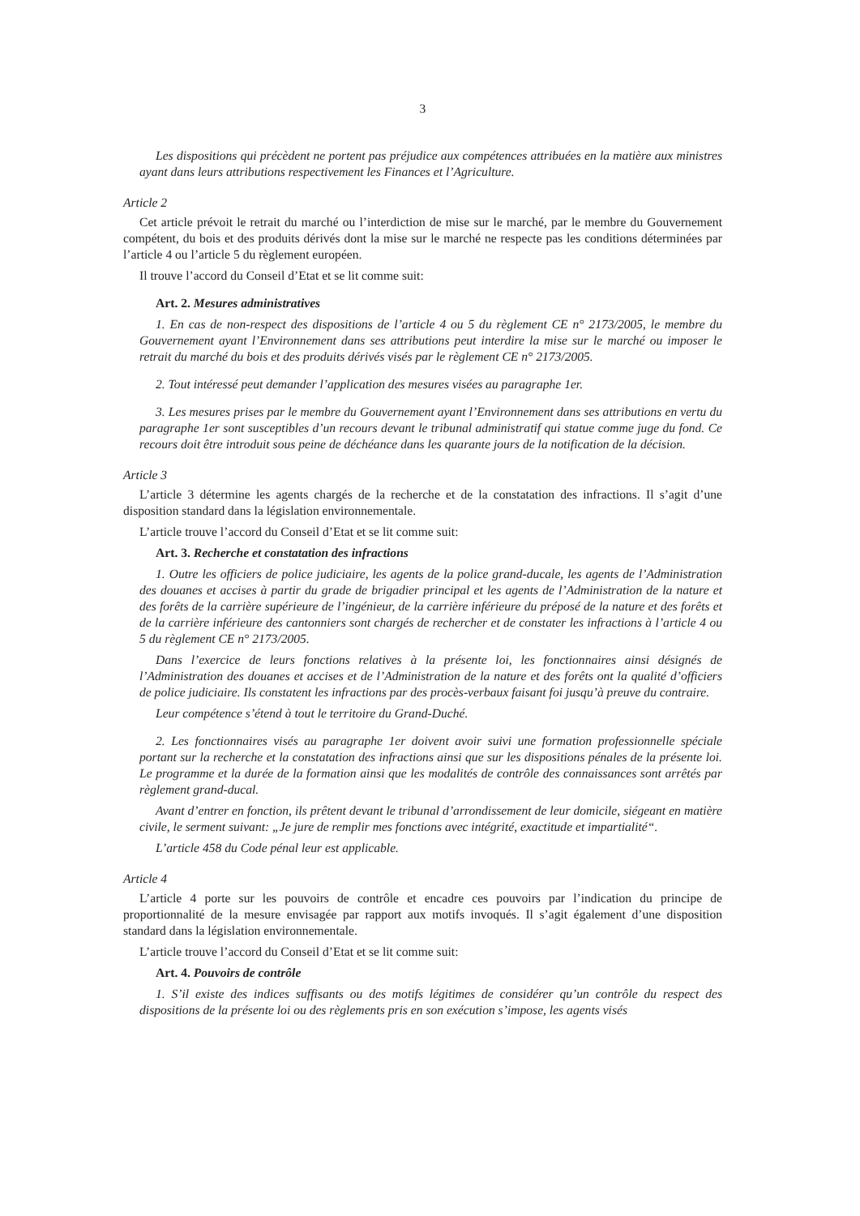3
Les dispositions qui précèdent ne portent pas préjudice aux compétences attribuées en la matière aux ministres ayant dans leurs attributions respectivement les Finances et l’Agriculture.
Article 2
Cet article prévoit le retrait du marché ou l’interdiction de mise sur le marché, par le membre du Gouvernement compétent, du bois et des produits dérivés dont la mise sur le marché ne respecte pas les conditions déterminées par l’article 4 ou l’article 5 du règlement européen.
Il trouve l’accord du Conseil d’Etat et se lit comme suit:
Art. 2. Mesures administratives
1. En cas de non-respect des dispositions de l’article 4 ou 5 du règlement CE n° 2173/2005, le membre du Gouvernement ayant l’Environnement dans ses attributions peut interdire la mise sur le marché ou imposer le retrait du marché du bois et des produits dérivés visés par le règlement CE n° 2173/2005.
2. Tout intéressé peut demander l’application des mesures visées au paragraphe 1er.
3. Les mesures prises par le membre du Gouvernement ayant l’Environnement dans ses attributions en vertu du paragraphe 1er sont susceptibles d’un recours devant le tribunal administratif qui statue comme juge du fond. Ce recours doit être introduit sous peine de déchéance dans les quarante jours de la notification de la décision.
Article 3
L’article 3 détermine les agents chargés de la recherche et de la constatation des infractions. Il s’agit d’une disposition standard dans la législation environnementale.
L’article trouve l’accord du Conseil d’Etat et se lit comme suit:
Art. 3. Recherche et constatation des infractions
1. Outre les officiers de police judiciaire, les agents de la police grand-ducale, les agents de l’Administration des douanes et accises à partir du grade de brigadier principal et les agents de l’Administration de la nature et des forêts de la carrière supérieure de l’ingénieur, de la carrière inférieure du préposé de la nature et des forêts et de la carrière inférieure des cantonniers sont chargés de rechercher et de constater les infractions à l’article 4 ou 5 du règlement CE n° 2173/2005.
Dans l’exercice de leurs fonctions relatives à la présente loi, les fonctionnaires ainsi désignés de l’Administration des douanes et accises et de l’Administration de la nature et des forêts ont la qualité d’officiers de police judiciaire. Ils constatent les infractions par des procès-verbaux faisant foi jusqu’à preuve du contraire.
Leur compétence s’étend à tout le territoire du Grand-Duché.
2. Les fonctionnaires visés au paragraphe 1er doivent avoir suivi une formation professionnelle spéciale portant sur la recherche et la constatation des infractions ainsi que sur les dispositions pénales de la présente loi. Le programme et la durée de la formation ainsi que les modalités de contrôle des connaissances sont arrêtés par règlement grand-ducal.
Avant d’entrer en fonction, ils prêtent devant le tribunal d’arrondissement de leur domicile, siégeant en matière civile, le serment suivant: „Je jure de remplir mes fonctions avec intégrité, exactitude et impartialité“.
L’article 458 du Code pénal leur est applicable.
Article 4
L’article 4 porte sur les pouvoirs de contrôle et encadre ces pouvoirs par l’indication du principe de proportionnalité de la mesure envisagée par rapport aux motifs invoqués. Il s’agit également d’une disposition standard dans la législation environnementale.
L’article trouve l’accord du Conseil d’Etat et se lit comme suit:
Art. 4. Pouvoirs de contrôle
1. S’il existe des indices suffisants ou des motifs légitimes de considérer qu’un contrôle du respect des dispositions de la présente loi ou des règlements pris en son exécution s’impose, les agents visés